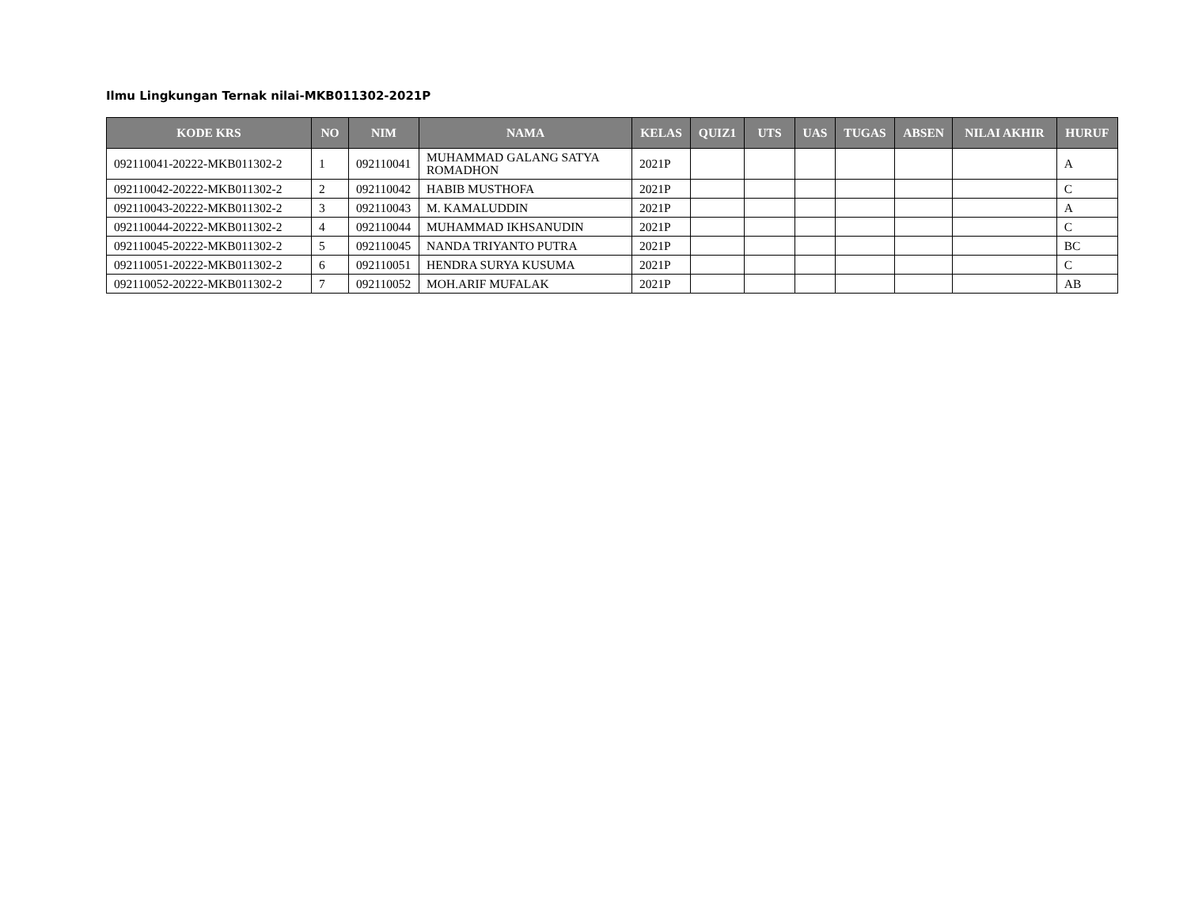Ilmu Lingkungan Ternak nilai-MKB011302-2021P
| KODE KRS | NO | NIM | NAMA | KELAS | QUIZ1 | UTS | UAS | TUGAS | ABSEN | NILAI AKHIR | HURUF |
| --- | --- | --- | --- | --- | --- | --- | --- | --- | --- | --- | --- |
| 092110041-20222-MKB011302-2 | 1 | 092110041 | MUHAMMAD GALANG SATYA ROMADHON | 2021P | | | | | | | A |
| 092110042-20222-MKB011302-2 | 2 | 092110042 | HABIB MUSTHOFA | 2021P | | | | | | | C |
| 092110043-20222-MKB011302-2 | 3 | 092110043 | M. KAMALUDDIN | 2021P | | | | | | | A |
| 092110044-20222-MKB011302-2 | 4 | 092110044 | MUHAMMAD IKHSANUDIN | 2021P | | | | | | | C |
| 092110045-20222-MKB011302-2 | 5 | 092110045 | NANDA TRIYANTO PUTRA | 2021P | | | | | | | BC |
| 092110051-20222-MKB011302-2 | 6 | 092110051 | HENDRA SURYA KUSUMA | 2021P | | | | | | | C |
| 092110052-20222-MKB011302-2 | 7 | 092110052 | MOH.ARIF MUFALAK | 2021P | | | | | | | AB |